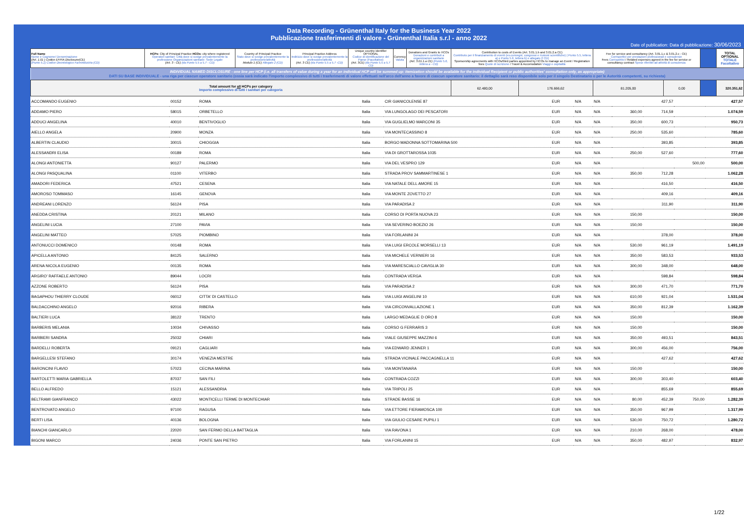Data Recording - Grünenthal Italy for the Business Year 2022
Pubblicazione trasferimenti di valore - Grünenthal Italia s.r.l - anno 2022
Date of publication: Data di pubblicazione: 30/06/2023
| Full Name Nome e Cognome/ Denominazione (Art. 1.01 ) Codice EFPIA Disclosure(CE) (Punto 5.1) Codice Deontologico Farmindustria (CD) | HCPs: City of Principal Practice HCOs: city where registered Operatori sanitari: Città dove si svolge prevalentemente la professione Organizzazioni sanitarie: Sede Legale (Art. 3 - CE) (da Punto 5.5 a 5.7 - CD) | Country of Principal Practice Stato dove si svolge prevalentemente la professione/attività Modulo 1 (CE) Allegato 2 (CD) | Principal Practice Address Indirizzo dove si svolge prevalentemente la professione/attività (Art. 3 CE) (da Punto 5.5 a 5.7 -CD) | Unique country identifier OPTIONAL Codice di identificazione del Paese (Facoltativo) (Art. 3CE) (da Punto 5.5 a 5.7 CD) | Currency Valuta | Donations and Grants to HCOs Donazioni e contributi a organizzazioni sanitarie (Art. 3.01.1.a CE) (Punto 5.6, lettera a - CD) | Contribution to costs of Events (Art. 3.01.1.b and 3.01.2.a CE) Contributo per il finanziamento di eventi (es.convegni, congressi e riunioni scientifiche) ( Punto 5.5, lettera a) e Punto 5.6, lettera b) e allegato 2 CD) Sponsorship agreements with HCOs/third parties appointed by HCOs to manage an Event / Registration fees Quote di iscrizione / Travel & Accomodation Viaggi e ospitalità | | | Fee for service and consultancy (Art. 3.01.1.c & 3.01.2.c - CE) Corrispettivi per prestazioni professionali e consulenze Fees Corrispettivi / Related expenses agreed in the fee for service or consultancy contract Spese riferibili ad attività di consulenza | | | TOTAL OPTIONAL TOTALE Facoltativo |
| --- | --- | --- | --- | --- | --- | --- | --- | --- | --- | --- | --- | --- | --- |
| INDIVIDUAL NAMED DISCLOSURE - one line per HCP (i.e. all transfers of value during a year for an individual HCP will be summed up: itemization should be available for the individual Recipient or public authorities' consultation only, as appropriate) DATI SU BASE INDIVIDUALE - una riga per ciascun operatore sanitario (ossia sarà indicato l'importo complessivo di tutti i trasferimenti di valore effettuati nell'arco dell'anno a favore di ciascun operatore sanitario: il dettaglio sarà reso disponibile solo per il singolo Destinatario o per le Autorità competenti, su richiesta) | | | | | | | | | | | | | |
| Total amount for all HCPs per category Importo complessivo di tutti i sanitari per categoria | | | | | | | | 62.480,00 | 176.666,62 | 81.205,00 | 0,00 | | 320.351,62 |
| ACCOMANDO EUGENIO | 00152 | ROMA | Italia | CIR GIANICOLENSE 87 | EUR | N/A | N/A | | 427,57 | | 427,57 |
| ADDAMO PIERO | 58015 | ORBETELLO | Italia | VIA LUNGOLAGO DEI PESCATORI | EUR | N/A | N/A | 360,00 | 714,59 | | 1.074,59 |
| ADDUCI ANGELINA | 40010 | BENTIVOGLIO | Italia | VIA GUGLIELMO MARCONI 35 | EUR | N/A | N/A | 350,00 | 600,73 | | 950,73 |
| AIELLO ANGELA | 20900 | MONZA | Italia | VIA MONTECASSINO 8 | EUR | N/A | N/A | 250,00 | 535,60 | | 785,60 |
| ALBERTIN CLAUDIO | 30015 | CHIOGGIA | Italia | BORGO MADONNA SOTTOMARINA 500 | EUR | N/A | N/A | | 393,85 | | 393,85 |
| ALESSANDRI ELISA | 00189 | ROMA | Italia | VIA DI GROTTAROSSA 1035 | EUR | N/A | N/A | 250,00 | 527,60 | | 777,60 |
| ALONGI ANTONIETTA | 90127 | PALERMO | Italia | VIA DEL VESPRO 129 | EUR | N/A | N/A | | | 500,00 | 500,00 |
| ALONGI PASQUALINA | 01100 | VITERBO | Italia | STRADA PROV SAMMARTINESE 1 | EUR | N/A | N/A | 350,00 | 712,28 | | 1.062,28 |
| AMADORI FEDERICA | 47521 | CESENA | Italia | VIA NATALE DELL AMORE 15 | EUR | N/A | N/A | | 416,50 | | 416,50 |
| AMOROSO TOMMASO | 16145 | GENOVA | Italia | VIA MONTE ZOVETTO 27 | EUR | N/A | N/A | | 409,16 | | 409,16 |
| ANDREANI LORENZO | 56124 | PISA | Italia | VIA PARADISA 2 | EUR | N/A | N/A | | 311,90 | | 311,90 |
| ANEDDA CRISTINA | 20121 | MILANO | Italia | CORSO DI PORTA NUOVA 23 | EUR | N/A | N/A | 150,00 | | | 150,00 |
| ANGELINI LUCIA | 27100 | PAVIA | Italia | VIA SEVERINO BOEZIO 26 | EUR | N/A | N/A | 150,00 | | | 150,00 |
| ANGELINI MATTEO | 57025 | PIOMBINO | Italia | VIA FORLANINI 24 | EUR | N/A | N/A | | 378,00 | | 378,00 |
| ANTONUCCI DOMENICO | 00148 | ROMA | Italia | VIA LUIGI ERCOLE MORSELLI 13 | EUR | N/A | N/A | 530,00 | 961,19 | | 1.491,19 |
| APICELLA ANTONIO | 84125 | SALERNO | Italia | VIA MICHELE VERNIERI 16 | EUR | N/A | N/A | 350,00 | 583,53 | | 933,53 |
| ARENA NICOLA EUGENIO | 00135 | ROMA | Italia | VIA MARESCIALLO CAVIGLIA 30 | EUR | N/A | N/A | 300,00 | 348,00 | | 648,00 |
| ARGIRO' RAFFAELE ANTONIO | 89044 | LOCRI | Italia | CONTRADA VERGA | EUR | N/A | N/A | | 598,84 | | 598,84 |
| AZZONE ROBERTO | 56124 | PISA | Italia | VIA PARADISA 2 | EUR | N/A | N/A | 300,00 | 471,70 | | 771,70 |
| BAGAPHOU THIERRY CLOUDE | 06012 | CITTA' DI CASTELLO | Italia | VIA LUIGI ANGELINI 10 | EUR | N/A | N/A | 610,00 | 921,04 | | 1.531,04 |
| BALDACCHINO ANGELO | 92016 | RIBERA | Italia | VIA CIRCONVALLAZIONE 1 | EUR | N/A | N/A | 350,00 | 812,39 | | 1.162,39 |
| BALTIERI LUCA | 38122 | TRENTO | Italia | LARGO MEDAGLIE D ORO 8 | EUR | N/A | N/A | 150,00 | | | 150,00 |
| BARBERIS MELANIA | 10034 | CHIVASSO | Italia | CORSO G FERRARIS 3 | EUR | N/A | N/A | 150,00 | | | 150,00 |
| BARBIERI SANDRA | 25032 | CHIARI | Italia | VIALE GIUSEPPE MAZZINI 6 | EUR | N/A | N/A | 350,00 | 493,51 | | 843,51 |
| BARDELLI ROBERTA | 09121 | CAGLIARI | Italia | VIA EDWARD JENNER 1 | EUR | N/A | N/A | 300,00 | 456,00 | | 756,00 |
| BARGELLESI STEFANO | 30174 | VENEZIA MESTRE | Italia | STRADA VICINALE PACCAGNELLA 11 | EUR | N/A | N/A | | 427,62 | | 427,62 |
| BARONCINI FLAVIO | 57023 | CECINA MARINA | Italia | VIA MONTANARA | EUR | N/A | N/A | 150,00 | | | 150,00 |
| BARTOLETTI MARIA GABRIELLA | 87037 | SAN FILI | Italia | CONTRADA COZZI | EUR | N/A | N/A | 300,00 | 303,40 | | 603,40 |
| BELLO ALFREDO | 15121 | ALESSANDRIA | Italia | VIA TRIPOLI 25 | EUR | N/A | N/A | | 855,69 | | 855,69 |
| BELTRAMI GIANFRANCO | 43022 | MONTICELLI TERME DI MONTECHIAR | Italia | STRADE BASSE 16 | EUR | N/A | N/A | 80,00 | 452,39 | 750,00 | 1.282,39 |
| BENTROVATO ANGELO | 97100 | RAGUSA | Italia | VIA ETTORE FIERAMOSCA 100 | EUR | N/A | N/A | 350,00 | 967,99 | | 1.317,99 |
| BERTI LISA | 40136 | BOLOGNA | Italia | VIA GIULIO CESARE PUPILI 1 | EUR | N/A | N/A | 530,00 | 750,72 | | 1.280,72 |
| BIANCHI GIANCARLO | 22020 | SAN FERMO DELLA BATTAGLIA | Italia | VIA RAVONA 1 | EUR | N/A | N/A | 210,00 | 268,00 | | 478,00 |
| BIGONI MARCO | 24036 | PONTE SAN PIETRO | Italia | VIA FORLANINI 15 | EUR | N/A | N/A | 350,00 | 482,97 | | 832,97 |
1/22